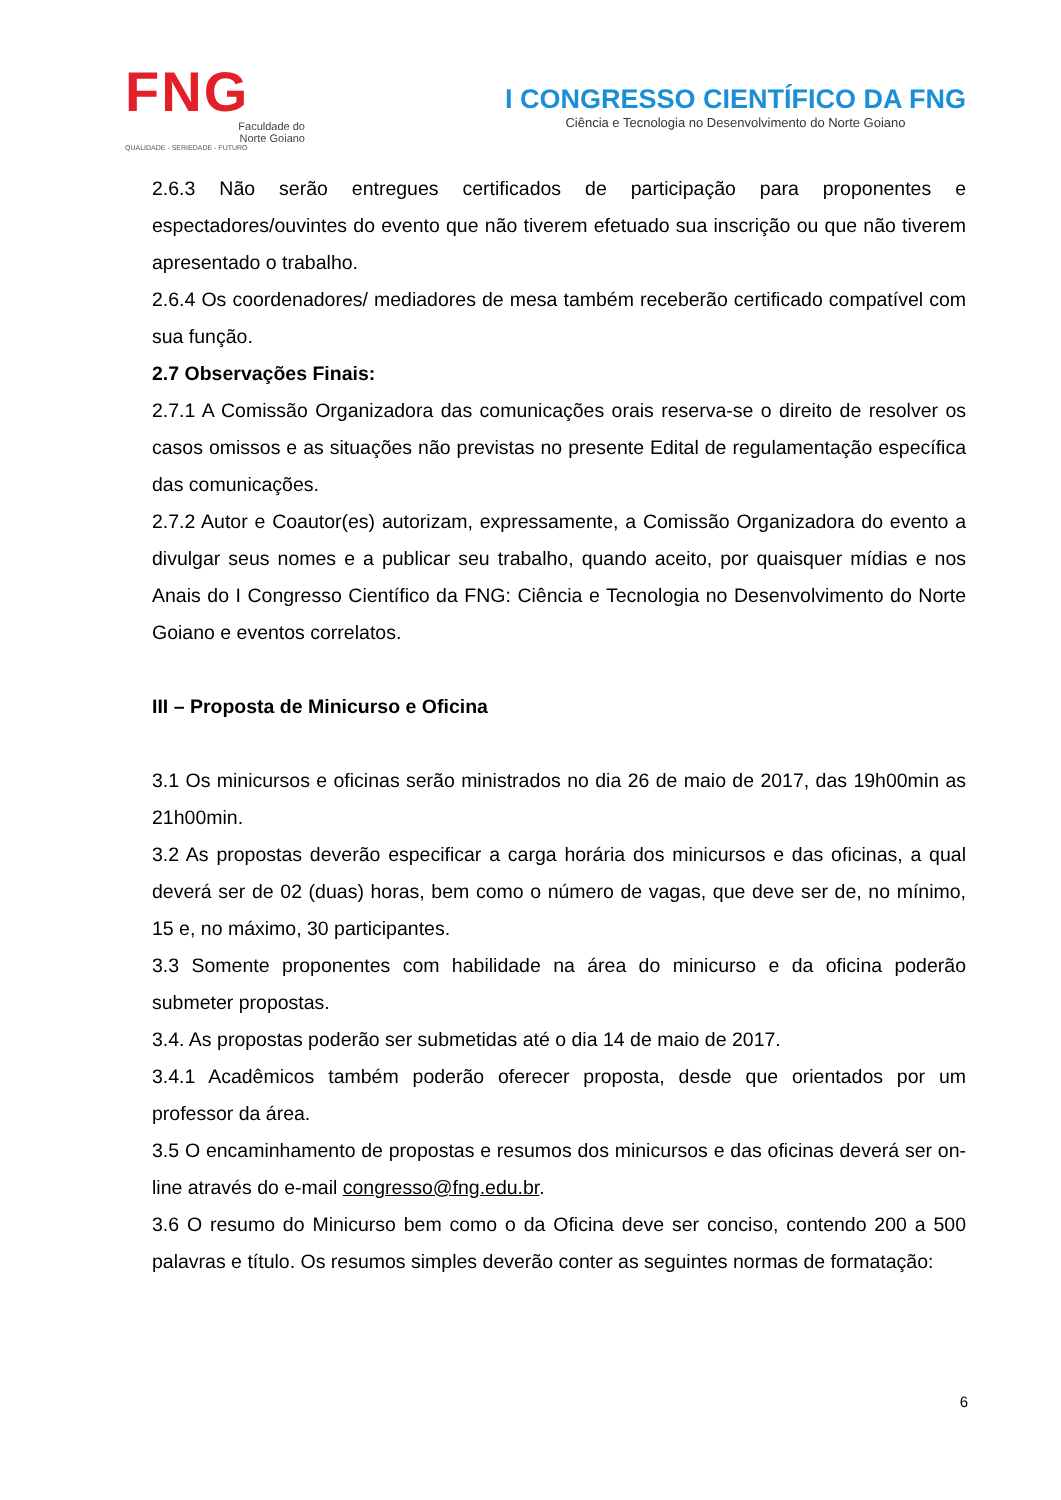FNG
Faculdade do
Norte Goiano
QUALIDADE - SERIEDADE - FUTURO
I CONGRESSO CIENTÍFICO DA FNG
Ciência e Tecnologia no Desenvolvimento do Norte Goiano
2.6.3 Não serão entregues certificados de participação para proponentes e espectadores/ouvintes do evento que não tiverem efetuado sua inscrição ou que não tiverem apresentado o trabalho.
2.6.4 Os coordenadores/ mediadores de mesa também receberão certificado compatível com sua função.
2.7 Observações Finais:
2.7.1 A Comissão Organizadora das comunicações orais reserva-se o direito de resolver os casos omissos e as situações não previstas no presente Edital de regulamentação específica das comunicações.
2.7.2 Autor e Coautor(es) autorizam, expressamente, a Comissão Organizadora do evento a divulgar seus nomes e a publicar seu trabalho, quando aceito, por quaisquer mídias e nos Anais do I Congresso Científico da FNG: Ciência e Tecnologia no Desenvolvimento do Norte Goiano e eventos correlatos.
III – Proposta de Minicurso e Oficina
3.1 Os minicursos e oficinas serão ministrados no dia 26 de maio de 2017, das 19h00min as 21h00min.
3.2 As propostas deverão especificar a carga horária dos minicursos e das oficinas, a qual deverá ser de 02 (duas) horas, bem como o número de vagas, que deve ser de, no mínimo, 15 e, no máximo, 30 participantes.
3.3 Somente proponentes com habilidade na área do minicurso e da oficina poderão submeter propostas.
3.4. As propostas poderão ser submetidas até o dia 14 de maio de 2017.
3.4.1 Acadêmicos também poderão oferecer proposta, desde que orientados por um professor da área.
3.5 O encaminhamento de propostas e resumos dos minicursos e das oficinas deverá ser on-line através do e-mail congresso@fng.edu.br.
3.6 O resumo do Minicurso bem como o da Oficina deve ser conciso, contendo 200 a 500 palavras e título. Os resumos simples deverão conter as seguintes normas de formatação:
6